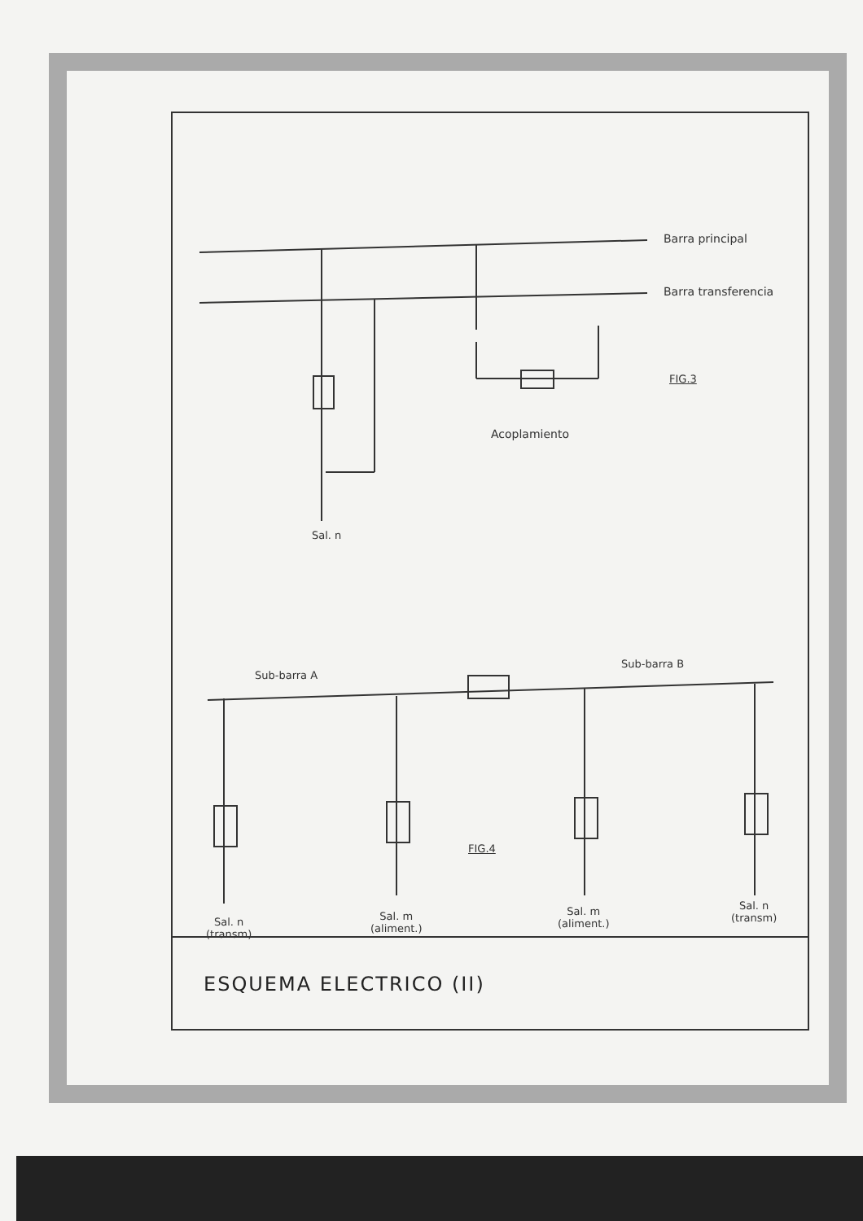Barra principal
Barra transferencia
FIG.3
Acoplamiento
Sal. n
Sub-barra A
Sub-barra B
FIG.4
Sal. n
(transm)
Sal. m
(aliment.)
Sal. m
(aliment.)
Sal. n
(transm)
ESQUEMA ELECTRICO (II)